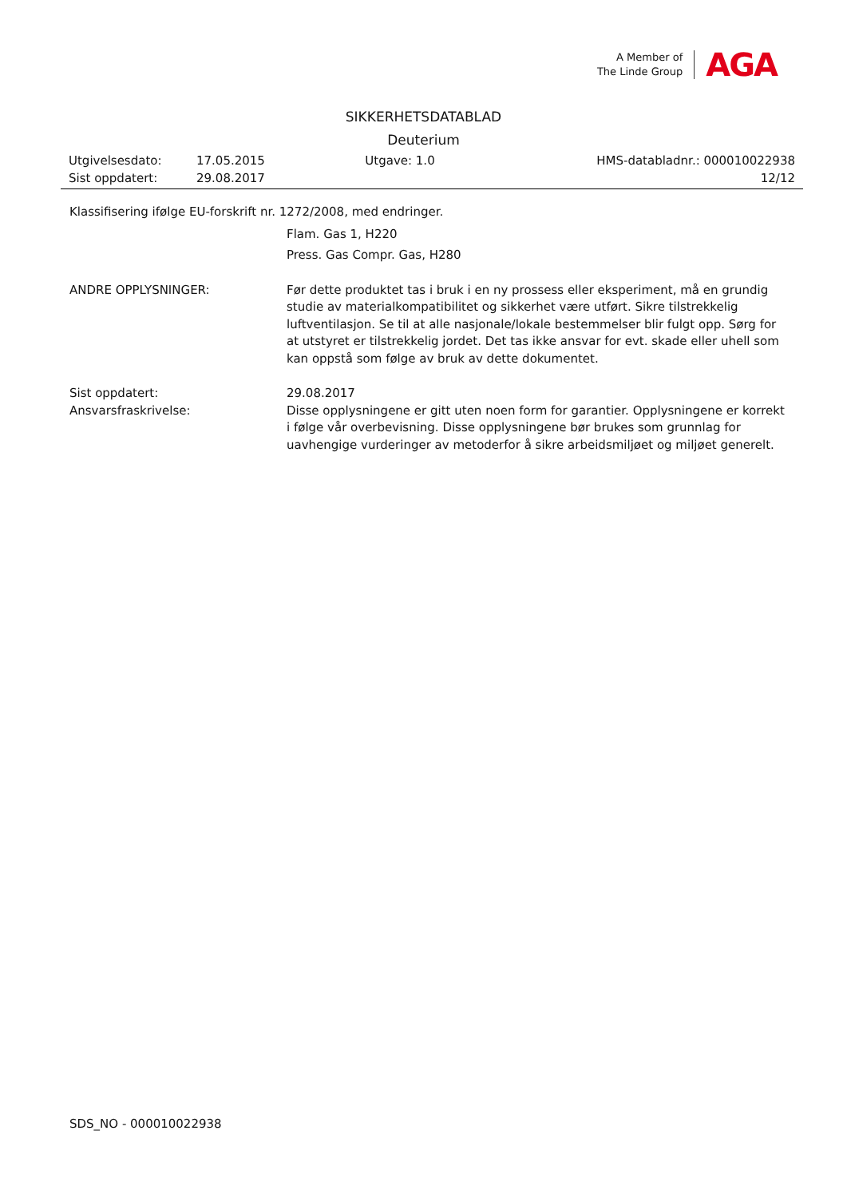A Member of
The Linde Group
AGA
SIKKERHETSDATABLAD
Deuterium
Utgivelsesdato: 17.05.2015 Utgave: 1.0 HMS-databladnr.: 000010022938
Sist oppdatert: 29.08.2017 12/12
Klassifisering ifølge EU-forskrift nr. 1272/2008, med endringer.
Flam. Gas 1, H220
Press. Gas Compr. Gas, H280
ANDRE OPPLYSNINGER: Før dette produktet tas i bruk i en ny prossess eller eksperiment, må en grundig studie av materialkompatibilitet og sikkerhet være utført. Sikre tilstrekkelig luftventilasjon. Se til at alle nasjonale/lokale bestemmelser blir fulgt opp. Sørg for at utstyret er tilstrekkelig jordet. Det tas ikke ansvar for evt. skade eller uhell som kan oppstå som følge av bruk av dette dokumentet.
Sist oppdatert: 29.08.2017
Ansvarsfraskrivelse: Disse opplysningene er gitt uten noen form for garantier. Opplysningene er korrekt i følge vår overbevisning. Disse opplysningene bør brukes som grunnlag for uavhengige vurderinger av metoderfor å sikre arbeidsmiljøet og miljøet generelt.
SDS_NO - 000010022938